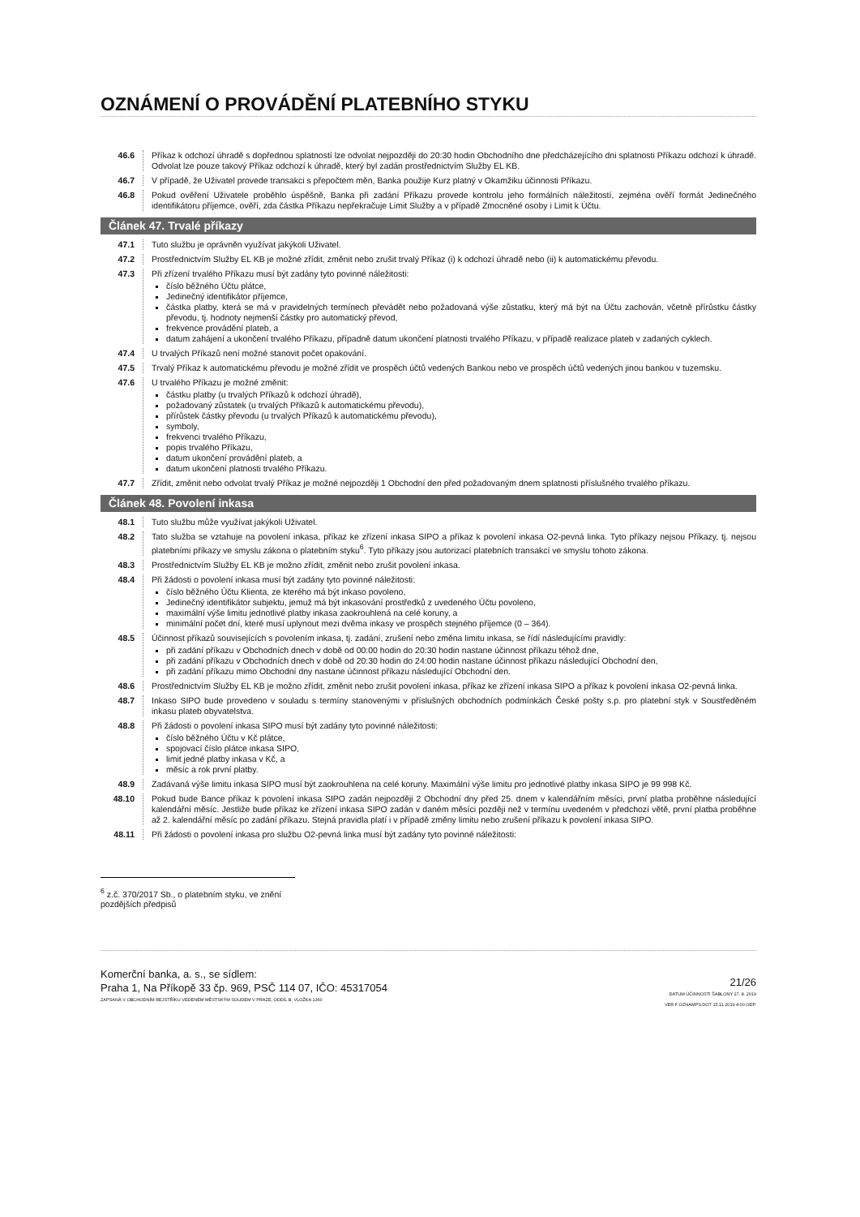OZNÁMENÍ O PROVÁDĚNÍ PLATEBNÍHO STYKU
46.6 Příkaz k odchozí úhradě s dopřednou splatností lze odvolat nejpozději do 20:30 hodin Obchodního dne předcházejícího dni splatnosti Příkazu odchozí k úhradě. Odvolat lze pouze takový Příkaz odchozí k úhradě, který byl zadán prostřednictvím Služby EL KB.
46.7 V případě, že Uživatel provede transakci s přepočtem měn, Banka použije Kurz platný v Okamžiku účinnosti Příkazu.
46.8 Pokud ověření Uživatele proběhlo úspěšně, Banka při zadání Příkazu provede kontrolu jeho formálních náležitostí, zejména ověří formát Jedinečného identifikátoru příjemce, ověří, zda částka Příkazu nepřekračuje Limit Služby a v případě Zmocněné osoby i Limit k Účtu.
Článek 47. Trvalé příkazy
47.1 Tuto službu je oprávněn využívat jakýkoli Uživatel.
47.2 Prostřednictvím Služby EL KB je možné zřídit, změnit nebo zrušit trvalý Příkaz (i) k odchozí úhradě nebo (ii) k automatickému převodu.
47.3 Při zřízení trvalého Příkazu musí být zadány tyto povinné náležitosti:
číslo běžného Účtu plátce,
Jedinečný identifikátor příjemce,
částka platby, která se má v pravidelných termínech převádět nebo požadovaná výše zůstatku, který má být na Účtu zachován, včetně přírůstku částky převodu, tj. hodnoty nejmenší částky pro automatický převod,
frekvence provádění plateb, a
datum zahájení a ukončení trvalého Příkazu, případně datum ukončení platnosti trvalého Příkazu, v případě realizace plateb v zadaných cyklech.
47.4 U trvalých Příkazů není možné stanovit počet opakování.
47.5 Trvalý Příkaz k automatickému převodu je možné zřídit ve prospěch účtů vedených Bankou nebo ve prospěch účtů vedených jinou bankou v tuzemsku.
47.6 U trvalého Příkazu je možné změnit:
částku platby (u trvalých Příkazů k odchozí úhradě),
požadovaný zůstatek (u trvalých Příkazů k automatickému převodu),
přírůstek částky převodu (u trvalých Příkazů k automatickému převodu),
symboly,
frekvenci trvalého Příkazu,
popis trvalého Příkazu,
datum ukončení provádění plateb, a
datum ukončení platnosti trvalého Příkazu.
47.7 Zřídit, změnit nebo odvolat trvalý Příkaz je možné nejpozději 1 Obchodní den před požadovaným dnem splatnosti příslušného trvalého příkazu.
Článek 48. Povolení inkasa
48.1 Tuto službu může využívat jakýkoli Uživatel.
48.2 Tato služba se vztahuje na povolení inkasa, příkaz ke zřízení inkasa SIPO a příkaz k povolení inkasa O2-pevná linka. Tyto příkazy nejsou Příkazy, tj. nejsou platebními příkazy ve smyslu zákona o platebním styku<sup>6</sup>. Tyto příkazy jsou autorizací platebních transakcí ve smyslu tohoto zákona.
48.3 Prostřednictvím Služby EL KB je možno zřídit, změnit nebo zrušit povolení inkasa.
48.4 Při žádosti o povolení inkasa musí být zadány tyto povinné náležitosti:
číslo běžného Účtu Klienta, ze kterého má být inkaso povoleno,
Jedinečný identifikátor subjektu, jemuž má být inkasování prostředků z uvedeného Účtu povoleno,
maximální výše limitu jednotlivé platby inkasa zaokrouhlená na celé koruny, a
minimální počet dní, které musí uplynout mezi dvěma inkasy ve prospěch stejného příjemce (0 – 364).
48.5 Účinnost příkazů souvisejících s povolením inkasa, tj. zadání, zrušení nebo změna limitu inkasa, se řídí následujícími pravidly:
při zadání příkazu v Obchodních dnech v době od 00:00 hodin do 20:30 hodin nastane účinnost příkazu téhož dne,
při zadání příkazu v Obchodních dnech v době od 20:30 hodin do 24:00 hodin nastane účinnost příkazu následující Obchodní den,
při zadání příkazu mimo Obchodní dny nastane účinnost příkazu následující Obchodní den.
48.6 Prostřednictvím Služby EL KB je možno zřídit, změnit nebo zrušit povolení inkasa, příkaz ke zřízení inkasa SIPO a příkaz k povolení inkasa O2-pevná linka.
48.7 Inkaso SIPO bude provedeno v souladu s termíny stanovenými v příslušných obchodních podmínkách České pošty s.p. pro platební styk v Soustředěném inkasu plateb obyvatelstva.
48.8 Při žádosti o povolení inkasa SIPO musí být zadány tyto povinné náležitosti:
číslo běžného Účtu v Kč plátce,
spojovací číslo plátce inkasa SIPO,
limit jedné platby inkasa v Kč, a
měsíc a rok první platby.
48.9 Zadávaná výše limitu inkasa SIPO musí být zaokrouhlena na celé koruny. Maximální výše limitu pro jednotlivé platby inkasa SIPO je 99 998 Kč.
48.10 Pokud bude Bance příkaz k povolení inkasa SIPO zadán nejpozději 2 Obchodní dny před 25. dnem v kalendářním měsíci, první platba proběhne následující kalendářní měsíc. Jestliže bude příkaz ke zřízení inkasa SIPO zadán v daném měsíci později než v termínu uvedeném v předchozí větě, první platba proběhne až 2. kalendářní měsíc po zadání příkazu. Stejná pravidla platí i v případě změny limitu nebo zrušení příkazu k povolení inkasa SIPO.
48.11 Při žádosti o povolení inkasa pro službu O2-pevná linka musí být zadány tyto povinné náležitosti:
<sup>6</sup> z.č. 370/2017 Sb., o platebním styku, ve znění pozdějších předpisů
Komerční banka, a. s., se sídlem:
Praha 1, Na Příkopě 33 čp. 969, PSČ 114 07, IČO: 45317054
ZAPSANÁ V OBCHODNÍM REJSTŘÍKU VEDENÉM MĚSTSKÝM SOUDEM V PRAZE, ODDÍL B, VLOŽKA 1360
21/26
DATUM ÚČINNOSTI ŠABLONY 17. 8. 2019
VER F OZNAMPS.DOT 15.11.2019 4:00 ODP.